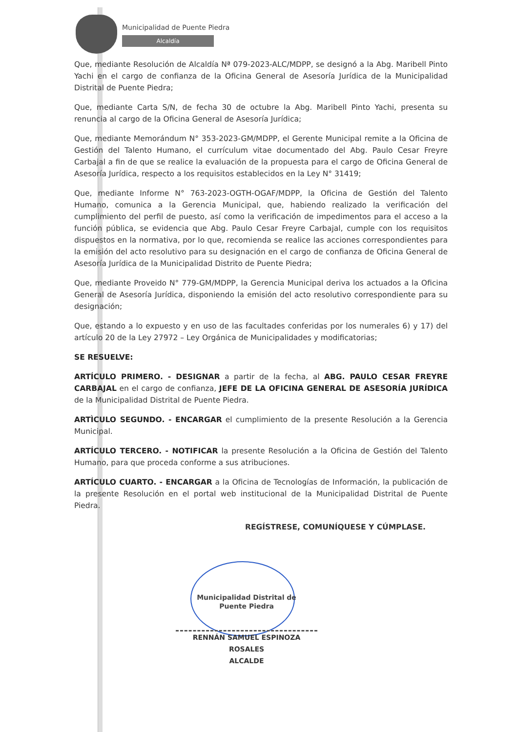Municipalidad de Puente Piedra
Alcaldía
Que, mediante Resolución de Alcaldía Nª 079-2023-ALC/MDPP, se designó a la Abg. Maribell Pinto Yachi en el cargo de confianza de la Oficina General de Asesoría Jurídica de la Municipalidad Distrital de Puente Piedra;
Que, mediante Carta S/N, de fecha 30 de octubre la Abg. Maribell Pinto Yachi, presenta su renuncia al cargo de la Oficina General de Asesoría Jurídica;
Que, mediante Memorándum N° 353-2023-GM/MDPP, el Gerente Municipal remite a la Oficina de Gestión del Talento Humano, el currículum vitae documentado del Abg. Paulo Cesar Freyre Carbajal a fin de que se realice la evaluación de la propuesta para el cargo de Oficina General de Asesoría Jurídica, respecto a los requisitos establecidos en la Ley N° 31419;
Que, mediante Informe N° 763-2023-OGTH-OGAF/MDPP, la Oficina de Gestión del Talento Humano, comunica a la Gerencia Municipal, que, habiendo realizado la verificación del cumplimiento del perfil de puesto, así como la verificación de impedimentos para el acceso a la función pública, se evidencia que Abg. Paulo Cesar Freyre Carbajal, cumple con los requisitos dispuestos en la normativa, por lo que, recomienda se realice las acciones correspondientes para la emisión del acto resolutivo para su designación en el cargo de confianza de Oficina General de Asesoría Jurídica de la Municipalidad Distrito de Puente Piedra;
Que, mediante Proveido N° 779-GM/MDPP, la Gerencia Municipal deriva los actuados a la Oficina General de Asesoría Jurídica, disponiendo la emisión del acto resolutivo correspondiente para su designación;
Que, estando a lo expuesto y en uso de las facultades conferidas por los numerales 6) y 17) del artículo 20 de la Ley 27972 – Ley Orgánica de Municipalidades y modificatorias;
SE RESUELVE:
ARTÍCULO PRIMERO. - DESIGNAR a partir de la fecha, al ABG. PAULO CESAR FREYRE CARBAJAL en el cargo de confianza, JEFE DE LA OFICINA GENERAL DE ASESORÍA JURÍDICA de la Municipalidad Distrital de Puente Piedra.
ARTÌCULO SEGUNDO. - ENCARGAR el cumplimiento de la presente Resolución a la Gerencia Municipal.
ARTÍCULO TERCERO. - NOTIFICAR la presente Resolución a la Oficina de Gestión del Talento Humano, para que proceda conforme a sus atribuciones.
ARTÍCULO CUARTO. - ENCARGAR a la Oficina de Tecnologías de Información, la publicación de la presente Resolución en el portal web institucional de la Municipalidad Distrital de Puente Piedra.
REGÍSTRESE, COMUNÍQUESE Y CÚMPLASE.
Municipalidad Distrital de
Puente Piedra
RENNÁN SAMUEL ESPINOZA ROSALES
ALCALDE